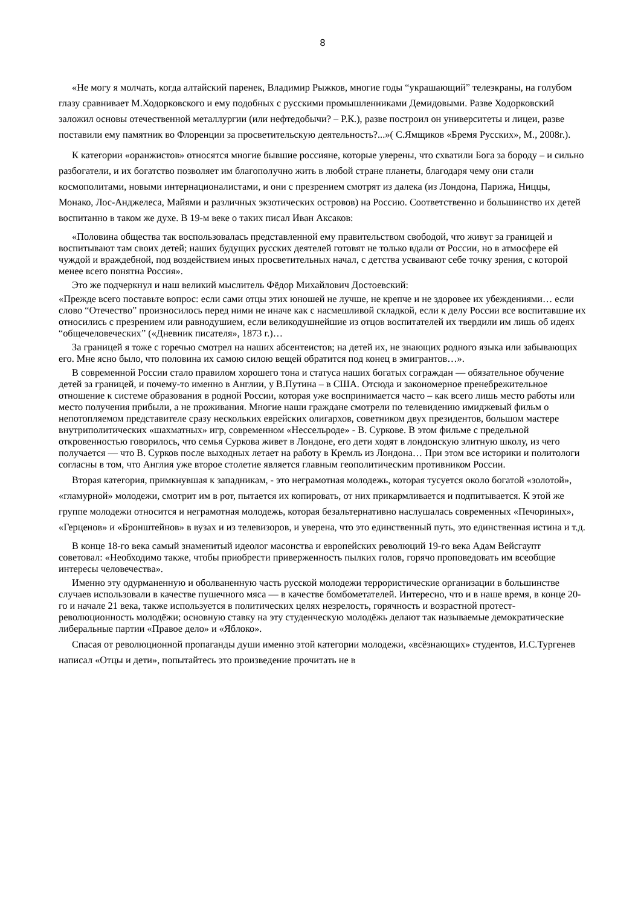8
«Не могу я молчать, когда алтайский паренек, Владимир Рыжков, многие годы “украшающий” телеэкраны, на голубом глазу сравнивает М.Ходорковского и ему подобных с русскими промышленниками Демидовыми. Разве Ходорковский заложил основы отечественной металлургии (или нефтедобычи? – Р.К.), разве построил он университеты и лицеи, разве поставили ему памятник во Флоренции за просветительскую деятельность?...»( С.Ямщиков «Бремя Русских», М., 2008г.).
К категории «оранжистов» относятся многие бывшие россияне, которые уверены, что схватили Бога за бороду – и сильно разбогатели, и их богатство позволяет им благополучно жить в любой стране планеты, благодаря чему они стали космополитами, новыми интернационалистами, и они с презрением смотрят из далека (из Лондона, Парижа, Ниццы, Монако, Лос-Анджелеса, Майями и различных экзотических островов) на Россию. Соответственно и большинство их детей воспитанно в таком же духе. В 19-м веке о таких писал Иван Аксаков:
«Половина общества так воспользовалась представленной ему правительством свободой, что живут за границей и воспитывают там своих детей; наших будущих русских деятелей готовят не только вдали от России, но в атмосфере ей чуждой и враждебной, под воздействием иных просветительных начал, с детства усваивают себе точку зрения, с которой менее всего понятна Россия».
Это же подчеркнул и наш великий мыслитель Фёдор Михайлович Достоевский:
«Прежде всего поставьте вопрос: если сами отцы этих юношей не лучше, не крепче и не здоровее их убеждениями… если слово “Отечество” произносилось перед ними не иначе как с насмешливой складкой, если к делу России все воспитавшие их относились с презрением или равнодушием, если великодушнейшие из отцов воспитателей их твердили им лишь об идеях “общечеловеческих” («Дневник писателя», 1873 г.)…
За границей я тоже с горечью смотрел на наших абсентеистов; на детей их, не знающих родного языка или забывающих его. Мне ясно было, что половина их самою силою вещей обратится под конец в эмигрантов…».
В современной России стало правилом хорошего тона и статуса наших богатых сограждан — обязательное обучение детей за границей, и почему-то именно в Англии, у В.Путина – в США. Отсюда и закономерное пренебрежительное отношение к системе образования в родной России, которая уже воспринимается часто – как всего лишь место работы или место получения прибыли, а не проживания. Многие наши граждане смотрели по телевидению имиджевый фильм о непотопляемом представителе сразу нескольких еврейских олигархов, советником двух президентов, большом мастере внутриполитических «шахматных» игр, современном «Нессельроде» - В. Суркове. В этом фильме с предельной откровенностью говорилось, что семья Суркова живет в Лондоне, его дети ходят в лондонскую элитную школу, из чего получается — что В. Сурков после выходных летает на работу в Кремль из Лондона… При этом все историки и политологи согласны в том, что Англия уже второе столетие является главным геополитическим противником России.
Вторая категория, примкнувшая к западникам, - это неграмотная молодежь, которая тусуется около богатой «золотой», «гламурной» молодежи, смотрит им в рот, пытается их копировать, от них прикармливается и подпитывается. К этой же группе молодежи относится и неграмотная молодежь, которая безальтернативно наслушалась современных «Печориных», «Герценов» и «Бронштейнов» в вузах и из телевизоров, и уверена, что это единственный путь, это единственная истина и т.д.
В конце 18-го века самый знаменитый идеолог масонства и европейских революций 19-го века Адам Вейсгаупт советовал: «Необходимо также, чтобы приобрести приверженность пылких голов, горячо проповедовать им всеобщие интересы человечества».
Именно эту одурманенную и оболваненную часть русской молодежи террористические организации в большинстве случаев использовали в качестве пушечного мяса — в качестве бомбометателей. Интересно, что и в наше время, в конце 20-го и начале 21 века, также используется в политических целях незрелость, горячность и возрастной протест-революционность молодёжи; основную ставку на эту студенческую молодёжь делают так называемые демократические либеральные партии «Правое дело» и «Яблоко».
Спасая от революционной пропаганды души именно этой категории молодежи, «всёзнающих» студентов, И.С.Тургенев написал «Отцы и дети», попытайтесь это произведение прочитать не в